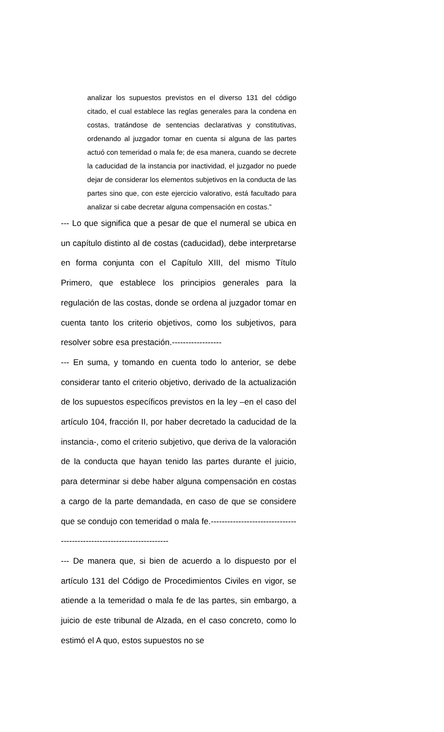analizar los supuestos previstos en el diverso 131 del código citado, el cual establece las reglas generales para la condena en costas, tratándose de sentencias declarativas y constitutivas, ordenando al juzgador tomar en cuenta si alguna de las partes actuó con temeridad o mala fe; de esa manera, cuando se decrete la caducidad de la instancia por inactividad, el juzgador no puede dejar de considerar los elementos subjetivos en la conducta de las partes sino que, con este ejercicio valorativo, está facultado para analizar si cabe decretar alguna compensación en costas.”
--- Lo que significa que a pesar de que el numeral se ubica en un capítulo distinto al de costas (caducidad), debe interpretarse en forma conjunta con el Capítulo XIII, del mismo Título Primero, que establece los principios generales para la regulación de las costas, donde se ordena al juzgador tomar en cuenta tanto los criterio objetivos, como los subjetivos, para resolver sobre esa prestación.------------------
--- En suma, y tomando en cuenta todo lo anterior, se debe considerar tanto el criterio objetivo, derivado de la actualización de los supuestos específicos previstos en la ley –en el caso del artículo 104, fracción II, por haber decretado la caducidad de la instancia-, como el criterio subjetivo, que deriva de la valoración de la conducta que hayan tenido las partes durante el juicio, para determinar si debe haber alguna compensación en costas a cargo de la parte demandada, en caso de que se considere que se condujo con temeridad o mala fe.----------------------------------------------------------------------
--- De manera que, si bien de acuerdo a lo dispuesto por el artículo 131 del Código de Procedimientos Civiles en vigor, se atiende a la temeridad o mala fe de las partes, sin embargo, a juicio de este tribunal de Alzada, en el caso concreto, como lo estimó el A quo, estos supuestos no se